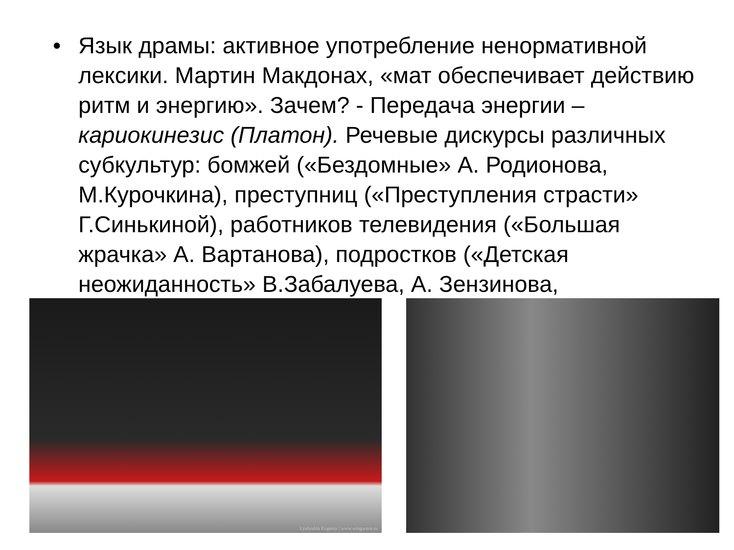• Язык драмы: активное употребление ненормативной лексики. Мартин Макдонах, «мат обеспечивает действию ритм и энергию». Зачем? - Передача энергии – кариокинезис (Платон). Речевые дискурсы различных субкультур: бомжей («Бездомные» А. Родионова, М.Курочкина), преступниц («Преступления страсти» Г.Синькиной), работников телевидения («Большая жрачка» А. Вартанова), подростков («Детская неожиданность» В.Забалуева, А. Зензинова,
Lyulyukin Evgeniy | www.wingwave.ru